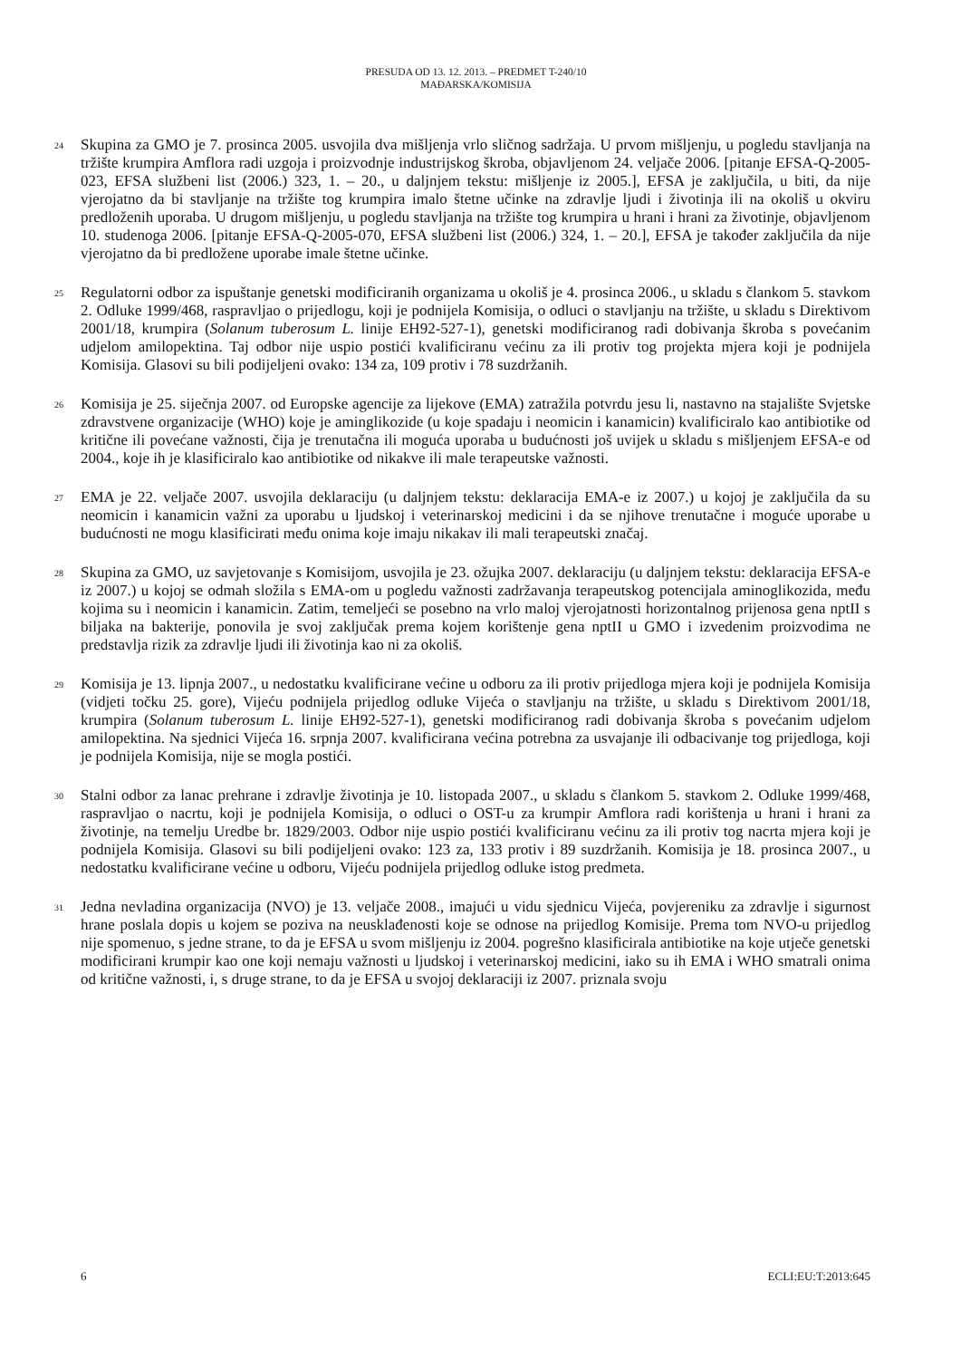PRESUDA OD 13. 12. 2013. – PREDMET T-240/10
MAĐARSKA/KOMISIJA
24
Skupina za GMO je 7. prosinca 2005. usvojila dva mišljenja vrlo sličnog sadržaja. U prvom mišljenju, u pogledu stavljanja na tržište krumpira Amflora radi uzgoja i proizvodnje industrijskog škroba, objavljenom 24. veljače 2006. [pitanje EFSA-Q-2005-023, EFSA službeni list (2006.) 323, 1. – 20., u daljnjem tekstu: mišljenje iz 2005.], EFSA je zaključila, u biti, da nije vjerojatno da bi stavljanje na tržište tog krumpira imalo štetne učinke na zdravlje ljudi i životinja ili na okoliš u okviru predloženih uporaba. U drugom mišljenju, u pogledu stavljanja na tržište tog krumpira u hrani i hrani za životinje, objavljenom 10. studenoga 2006. [pitanje EFSA-Q-2005-070, EFSA službeni list (2006.) 324, 1. – 20.], EFSA je također zaključila da nije vjerojatno da bi predložene uporabe imale štetne učinke.
25
Regulatorni odbor za ispuštanje genetski modificiranih organizama u okoliš je 4. prosinca 2006., u skladu s člankom 5. stavkom 2. Odluke 1999/468, raspravljao o prijedlogu, koji je podnijela Komisija, o odluci o stavljanju na tržište, u skladu s Direktivom 2001/18, krumpira (Solanum tuberosum L. linije EH92-527-1), genetski modificiranog radi dobivanja škroba s povećanim udjelom amilopektina. Taj odbor nije uspio postići kvalificiranu većinu za ili protiv tog projekta mjera koji je podnijela Komisija. Glasovi su bili podijeljeni ovako: 134 za, 109 protiv i 78 suzdržanih.
26
Komisija je 25. siječnja 2007. od Europske agencije za lijekove (EMA) zatražila potvrdu jesu li, nastavno na stajalište Svjetske zdravstvene organizacije (WHO) koje je aminglikozide (u koje spadaju i neomicin i kanamicin) kvalificiralo kao antibiotike od kritične ili povećane važnosti, čija je trenutačna ili moguća uporaba u budućnosti još uvijek u skladu s mišljenjem EFSA-e od 2004., koje ih je klasificiralo kao antibiotike od nikakve ili male terapeutske važnosti.
27
EMA je 22. veljače 2007. usvojila deklaraciju (u daljnjem tekstu: deklaracija EMA-e iz 2007.) u kojoj je zaključila da su neomicin i kanamicin važni za uporabu u ljudskoj i veterinarskoj medicini i da se njihove trenutačne i moguće uporabe u budućnosti ne mogu klasificirati među onima koje imaju nikakav ili mali terapeutski značaj.
28
Skupina za GMO, uz savjetovanje s Komisijom, usvojila je 23. ožujka 2007. deklaraciju (u daljnjem tekstu: deklaracija EFSA-e iz 2007.) u kojoj se odmah složila s EMA-om u pogledu važnosti zadržavanja terapeutskog potencijala aminoglikozida, među kojima su i neomicin i kanamicin. Zatim, temeljeći se posebno na vrlo maloj vjerojatnosti horizontalnog prijenosa gena nptII s biljaka na bakterije, ponovila je svoj zaključak prema kojem korištenje gena nptII u GMO i izvedenim proizvodima ne predstavlja rizik za zdravlje ljudi ili životinja kao ni za okoliš.
29
Komisija je 13. lipnja 2007., u nedostatku kvalificirane većine u odboru za ili protiv prijedloga mjera koji je podnijela Komisija (vidjeti točku 25. gore), Vijeću podnijela prijedlog odluke Vijeća o stavljanju na tržište, u skladu s Direktivom 2001/18, krumpira (Solanum tuberosum L. linije EH92-527-1), genetski modificiranog radi dobivanja škroba s povećanim udjelom amilopektina. Na sjednici Vijeća 16. srpnja 2007. kvalificirana većina potrebna za usvajanje ili odbacivanje tog prijedloga, koji je podnijela Komisija, nije se mogla postići.
30
Stalni odbor za lanac prehrane i zdravlje životinja je 10. listopada 2007., u skladu s člankom 5. stavkom 2. Odluke 1999/468, raspravljao o nacrtu, koji je podnijela Komisija, o odluci o OST-u za krumpir Amflora radi korištenja u hrani i hrani za životinje, na temelju Uredbe br. 1829/2003. Odbor nije uspio postići kvalificiranu većinu za ili protiv tog nacrta mjera koji je podnijela Komisija. Glasovi su bili podijeljeni ovako: 123 za, 133 protiv i 89 suzdržanih. Komisija je 18. prosinca 2007., u nedostatku kvalificirane većine u odboru, Vijeću podnijela prijedlog odluke istog predmeta.
31
Jedna nevladina organizacija (NVO) je 13. veljače 2008., imajući u vidu sjednicu Vijeća, povjereniku za zdravlje i sigurnost hrane poslala dopis u kojem se poziva na neusklađenosti koje se odnose na prijedlog Komisije. Prema tom NVO-u prijedlog nije spomenuo, s jedne strane, to da je EFSA u svom mišljenju iz 2004. pogrešno klasificirala antibiotike na koje utječe genetski modificirani krumpir kao one koji nemaju važnosti u ljudskoj i veterinarskoj medicini, iako su ih EMA i WHO smatrali onima od kritične važnosti, i, s druge strane, to da je EFSA u svojoj deklaraciji iz 2007. priznala svoju
6 ECLI:EU:T:2013:645